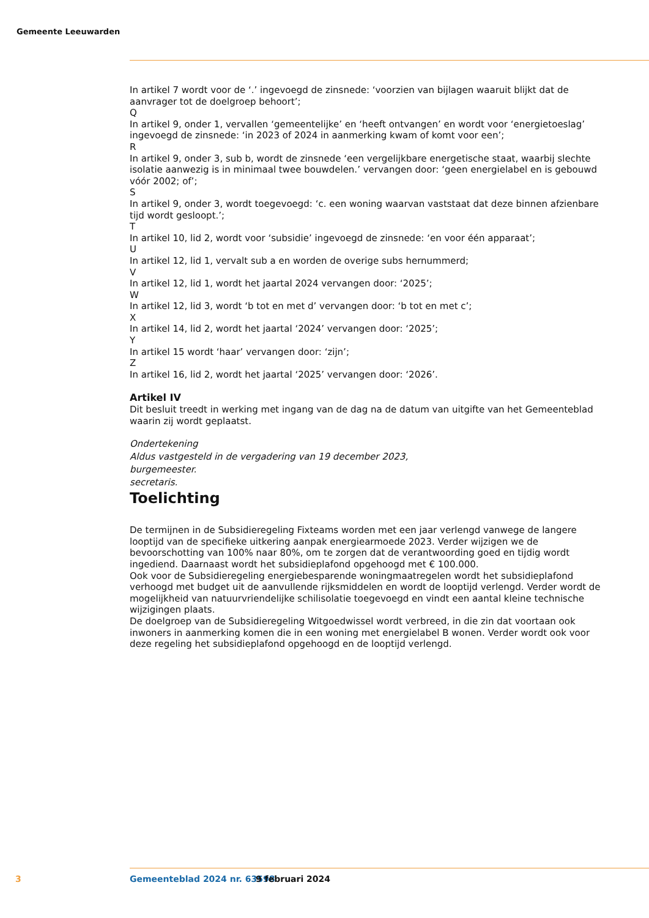Gemeente Leeuwarden
In artikel 7 wordt voor de ‘.’ ingevoegd de zinsnede: ‘voorzien van bijlagen waaruit blijkt dat de aanvrager tot de doelgroep behoort’;
Q
In artikel 9, onder 1, vervallen ‘gemeentelijke’ en ‘heeft ontvangen’ en wordt voor ‘energietoeslag’ ingevoegd de zinsnede: ‘in 2023 of 2024 in aanmerking kwam of komt voor een’;
R
In artikel 9, onder 3, sub b, wordt de zinsnede ‘een vergelijkbare energetische staat, waarbij slechte isolatie aanwezig is in minimaal twee bouwdelen.’ vervangen door: ‘geen energielabel en is gebouwd vóór 2002; of’;
S
In artikel 9, onder 3, wordt toegevoegd: ‘c. een woning waarvan vaststaat dat deze binnen afzienbare tijd wordt gesloopt.’;
T
In artikel 10, lid 2, wordt voor ‘subsidie’ ingevoegd de zinsnede: ‘en voor één apparaat’;
U
In artikel 12, lid 1, vervalt sub a en worden de overige subs hernummerd;
V
In artikel 12, lid 1, wordt het jaartal 2024 vervangen door: ‘2025’;
W
In artikel 12, lid 3, wordt ‘b tot en met d’ vervangen door: ‘b tot en met c’;
X
In artikel 14, lid 2, wordt het jaartal ‘2024’ vervangen door: ‘2025’;
Y
In artikel 15 wordt ‘haar’ vervangen door: ‘zijn’;
Z
In artikel 16, lid 2, wordt het jaartal ‘2025’ vervangen door: ‘2026’.
Artikel IV
Dit besluit treedt in werking met ingang van de dag na de datum van uitgifte van het Gemeenteblad waarin zij wordt geplaatst.
Ondertekening
Aldus vastgesteld in de vergadering van 19 december 2023,
burgemeester.
secretaris.
Toelichting
De termijnen in de Subsidieregeling Fixteams worden met een jaar verlengd vanwege de langere looptijd van de specifieke uitkering aanpak energiearmoede 2023. Verder wijzigen we de bevoorschotting van 100% naar 80%, om te zorgen dat de verantwoording goed en tijdig wordt ingediend. Daarnaast wordt het subsidieplafond opgehoogd met € 100.000.
Ook voor de Subsidieregeling energiebesparende woningmaatregelen wordt het subsidieplafond verhoogd met budget uit de aanvullende rijksmiddelen en wordt de looptijd verlengd. Verder wordt de mogelijkheid van natuurvriendelijke schilisolatie toegevoegd en vindt een aantal kleine technische wijzigingen plaats.
De doelgroep van de Subsidieregeling Witgoedwissel wordt verbreed, in die zin dat voortaan ook inwoners in aanmerking komen die in een woning met energielabel B wonen. Verder wordt ook voor deze regeling het subsidieplafond opgehoogd en de looptijd verlengd.
3 Gemeenteblad 2024 nr. 63598 9 februari 2024